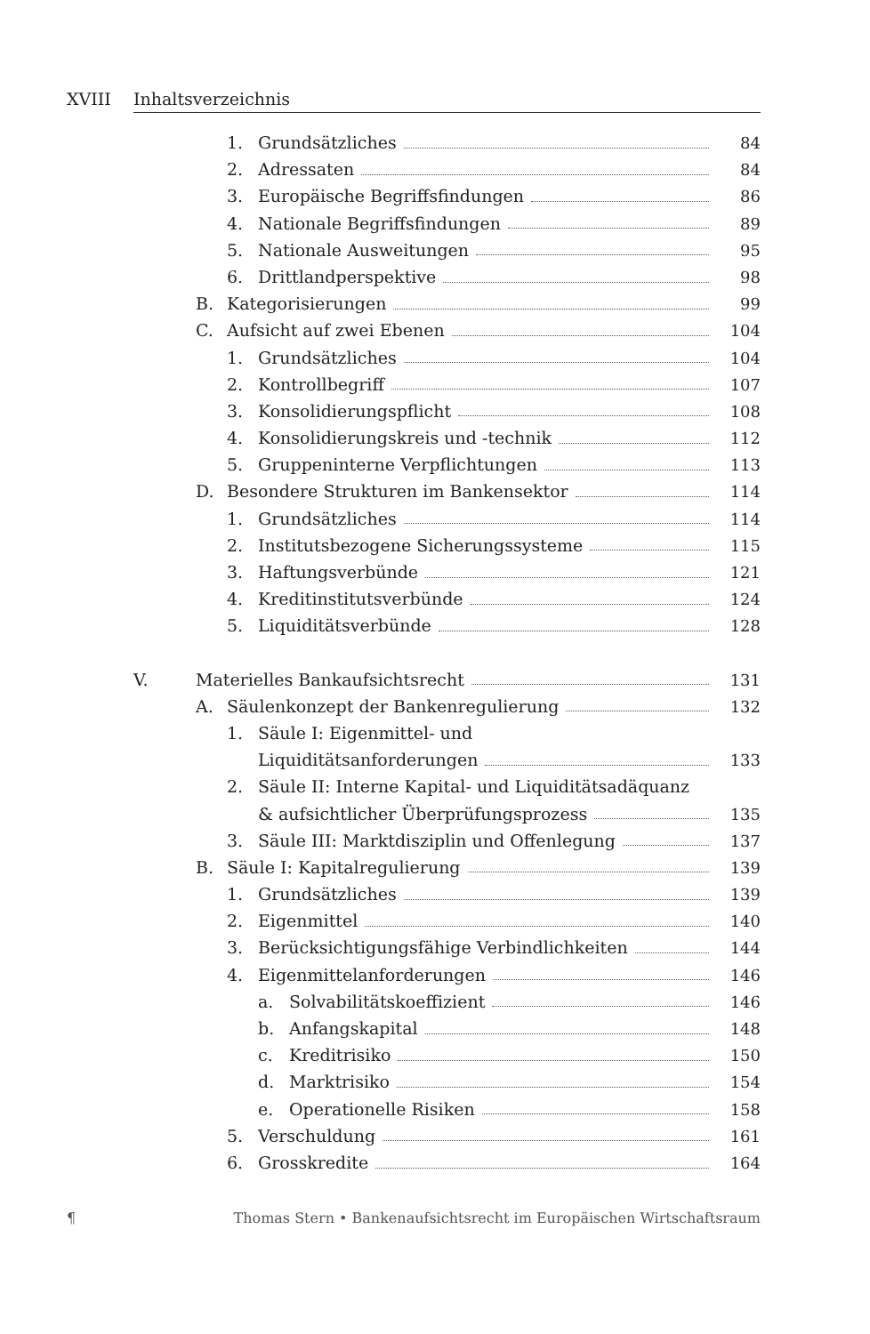XVIII Inhaltsverzeichnis
1. Grundsätzliches 84
2. Adressaten 84
3. Europäische Begriffsfindungen 86
4. Nationale Begriffsfindungen 89
5. Nationale Ausweitungen 95
6. Drittlandperspektive 98
B. Kategorisierungen 99
C. Aufsicht auf zwei Ebenen 104
1. Grundsätzliches 104
2. Kontrollbegriff 107
3. Konsolidierungspflicht 108
4. Konsolidierungskreis und -technik 112
5. Gruppeninterne Verpflichtungen 113
D. Besondere Strukturen im Bankensektor 114
1. Grundsätzliches 114
2. Institutsbezogene Sicherungssysteme 115
3. Haftungsverbünde 121
4. Kreditinstitutsverbünde 124
5. Liquiditätsverbünde 128
V. Materielles Bankaufsichtsrecht 131
A. Säulenkonzept der Bankenregulierung 132
1. Säule I: Eigenmittel- und
Liquiditätsanforderungen 133
2. Säule II: Interne Kapital- und Liquiditätsadäquanz
& aufsichtlicher Überprüfungsprozess 135
3. Säule III: Marktdisziplin und Offenlegung 137
B. Säule I: Kapitalregulierung 139
1. Grundsätzliches 139
2. Eigenmittel 140
3. Berücksichtigungsfähige Verbindlichkeiten 144
4. Eigenmittelanforderungen 146
a. Solvabilitätskoeffizient 146
b. Anfangskapital 148
c. Kreditrisiko 150
d. Marktrisiko 154
e. Operationelle Risiken 158
5. Verschuldung 161
6. Grosskredite 164
¶ Thomas Stern • Bankenaufsichtsrecht im Europäischen Wirtschaftsraum